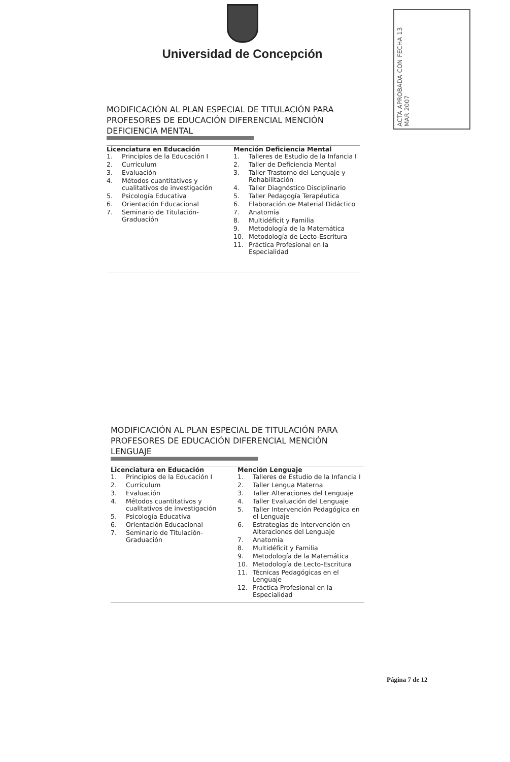Universidad de Concepción
ACTA APROBADA CON FECHA 13 MAR 2007
MODIFICACIÓN AL PLAN ESPECIAL DE TITULACIÓN PARA PROFESORES DE EDUCACIÓN DIFERENCIAL MENCIÓN DEFICIENCIA MENTAL
Licenciatura en Educación
1. Principios de la Educación I
2. Currículum
3. Evaluación
4. Métodos cuantitativos y cualitativos de investigación
5. Psicología Educativa
6. Orientación Educacional
7. Seminario de Titulación-Graduación
Mención Deficiencia Mental
1. Talleres de Estudio de la Infancia I
2. Taller de Deficiencia Mental
3. Taller Trastorno del Lenguaje y Rehabilitación
4. Taller Diagnóstico Disciplinario
5. Taller Pedagogía Terapéutica
6. Elaboración de Material Didáctico
7. Anatomía
8. Multidéficit y Familia
9. Metodología de la Matemática
10. Metodología de Lecto-Escritura
11. Práctica Profesional en la Especialidad
MODIFICACIÓN AL PLAN ESPECIAL DE TITULACIÓN PARA PROFESORES DE EDUCACIÓN DIFERENCIAL MENCIÓN LENGUAJE
Licenciatura en Educación
1. Principios de la Educación I
2. Currículum
3. Evaluación
4. Métodos cuantitativos y cualitativos de investigación
5. Psicología Educativa
6. Orientación Educacional
7. Seminario de Titulación-Graduación
Mención Lenguaje
1. Talleres de Estudio de la Infancia I
2. Taller Lengua Materna
3. Taller Alteraciones del Lenguaje
4. Taller Evaluación del Lenguaje
5. Taller Intervención Pedagógica en el Lenguaje
6. Estrategias de Intervención en Alteraciones del Lenguaje
7. Anatomía
8. Multidéficit y Familia
9. Metodología de la Matemática
10. Metodología de Lecto-Escritura
11. Técnicas Pedagógicas en el Lenguaje
12. Práctica Profesional en la Especialidad
Página 7 de 12